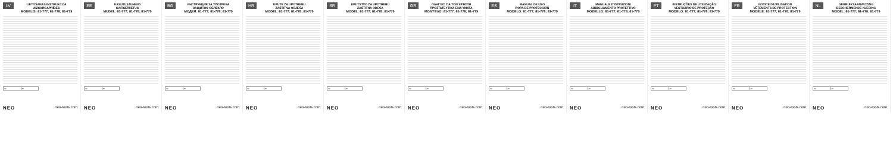LV
LIETOŠANAS INSTRUKCIJA
AIZSARGAPRĪBES
MODELIS: 81-777; 81-778; 81-779
| 40 | 25 |
NEO neo-tools.com
EE
KASUTUSJUHEND
KAITSERIIETUS
MUDEL: 81-777; 81-778; 81-779
| 40 | 25 |
NEO neo-tools.com
BG
ИНСТРУКЦИЯ ЗА УПОТРЕБА
ЗАЩИТНО ОБЛЕКЛО
МОДЕЛ: 81-777; 81-778; 81-779
| 40 | 25 |
NEO neo-tools.com
HR
UPUTE ZA UPOTREBU
ZAŠTITNA ODJEĆA
MODEL: 81-777; 81-778; 81-779
| 40 | 25 |
NEO neo-tools.com
SR
UPUTSTVO ZA UPOTREBU
ZAŠTITNA ODEĆA
MODEL: 81-777; 81-778; 81-779
| 40 | 25 |
NEO neo-tools.com
GR
ΟΔΗΓΊΕΣ ΓΙΑ ΤΟΝ ΧΡΉΣΤΗ
ΠΡΟΣΤΑΤΕΥΤΙΚΆ ΕΝΔΎΜΑΤΑ
ΜΟΝΤΈΛΟ: 81-777; 81-778; 81-779
| 40 | 25 |
NEO neo-tools.com
ES
MANUAL DE USO
ROPA DE PROTECCIÓN
MODELO: 81-777; 81-778; 81-779
| 40 | 25 |
NEO neo-tools.com
IT
MANUALE D'ISTRUZIONI
ABBIGLIAMENTO PROTETTIVO
MODELLO: 81-777; 81-778; 81-779
| 40 | 25 |
NEO neo-tools.com
PT
INSTRUÇÕES DE UTILIZAÇÃO
VESTUÁRIO DE PROTEÇÃO
MODELO: 81-777; 81-778; 81-779
| 40 | 25 |
NEO neo-tools.com
FR
NOTICE D'UTILISATION
VÊTEMENTS DE PROTECTION
MODÈLE: 81-777; 81-778; 81-779
| 40 | 25 |
NEO neo-tools.com
NL
GEBRUIKSAANWIJZING
BESCHERMENDE KLEDING
MODEL: 81-777; 81-778; 81-779
| 40 | 25 |
NEO neo-tools.com